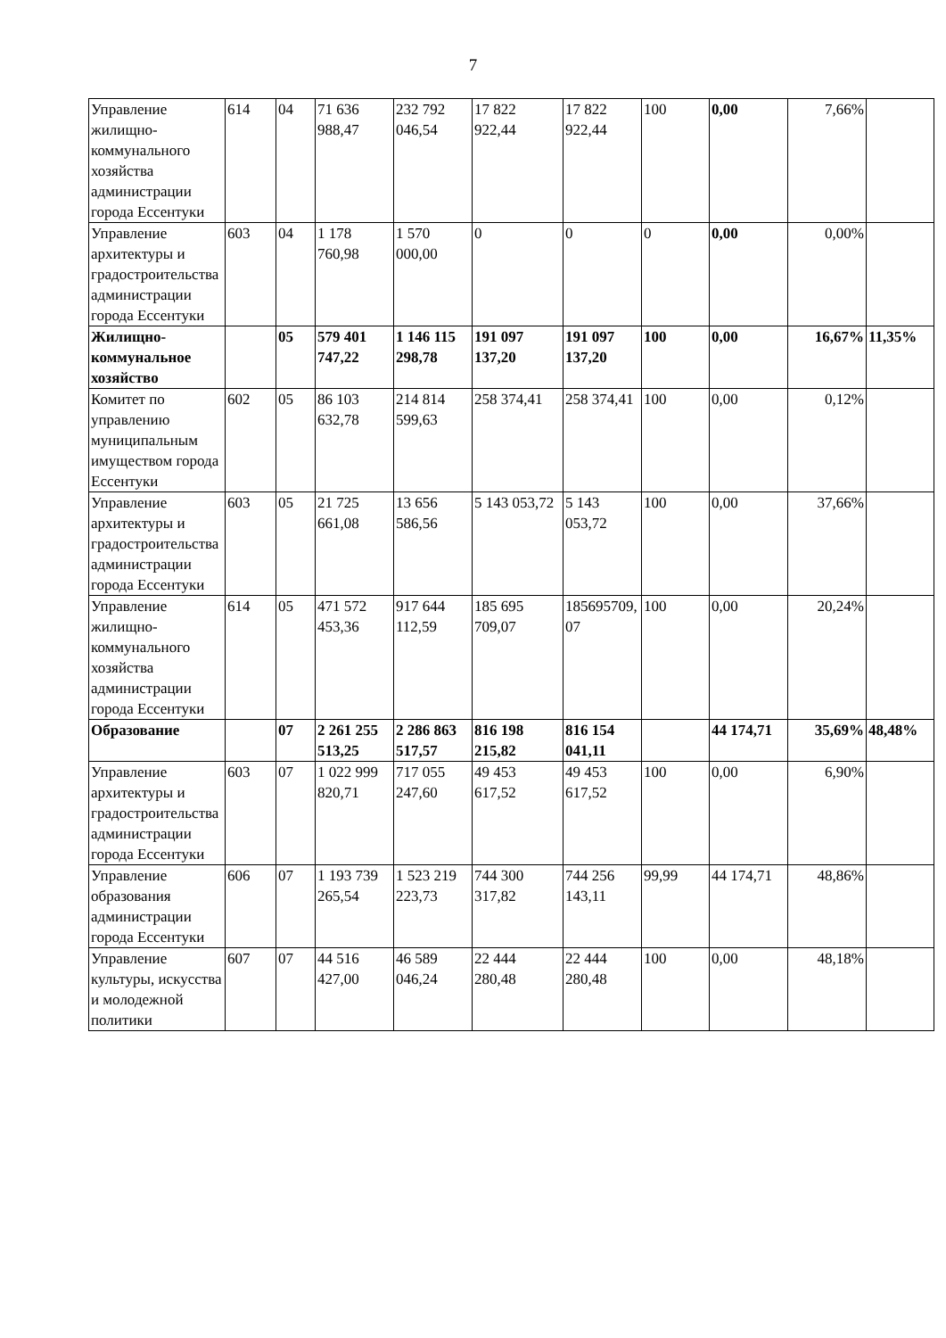7
| Управление жилищно-коммунального хозяйства администрации города Ессентуки | 614 | 04 | 71 636 988,47 | 232 792 046,54 | 17 822 922,44 | 17 822 922,44 | 100 | 0,00 | 7,66% | |
| Управление архитектуры и градостроительства администрации города Ессентуки | 603 | 04 | 1 178 760,98 | 1 570 000,00 | 0 | 0 | 0 | 0,00 | 0,00% | |
| Жилищно-коммунальное хозяйство | | 05 | 579 401 747,22 | 1 146 115 298,78 | 191 097 137,20 | 191 097 137,20 | 100 | 0,00 | 16,67% | 11,35% |
| Комитет по управлению муниципальным имуществом города Ессентуки | 602 | 05 | 86 103 632,78 | 214 814 599,63 | 258 374,41 | 258 374,41 | 100 | 0,00 | 0,12% | |
| Управление архитектуры и градостроительства администрации города Ессентуки | 603 | 05 | 21 725 661,08 | 13 656 586,56 | 5 143 053,72 | 5 143 053,72 | 100 | 0,00 | 37,66% | |
| Управление жилищно-коммунального хозяйства администрации города Ессентуки | 614 | 05 | 471 572 453,36 | 917 644 112,59 | 185 695 709,07 | 185695709,07 | 100 | 0,00 | 20,24% | |
| Образование | | 07 | 2 261 255 513,25 | 2 286 863 517,57 | 816 198 215,82 | 816 154 041,11 | | 44 174,71 | 35,69% | 48,48% |
| Управление архитектуры и градостроительства администрации города Ессентуки | 603 | 07 | 1 022 999 820,71 | 717 055 247,60 | 49 453 617,52 | 49 453 617,52 | 100 | 0,00 | 6,90% | |
| Управление образования администрации города Ессентуки | 606 | 07 | 1 193 739 265,54 | 1 523 219 223,73 | 744 300 317,82 | 744 256 143,11 | 99,99 | 44 174,71 | 48,86% | |
| Управление культуры, искусства и молодежной политики | 607 | 07 | 44 516 427,00 | 46 589 046,24 | 22 444 280,48 | 22 444 280,48 | 100 | 0,00 | 48,18% | |